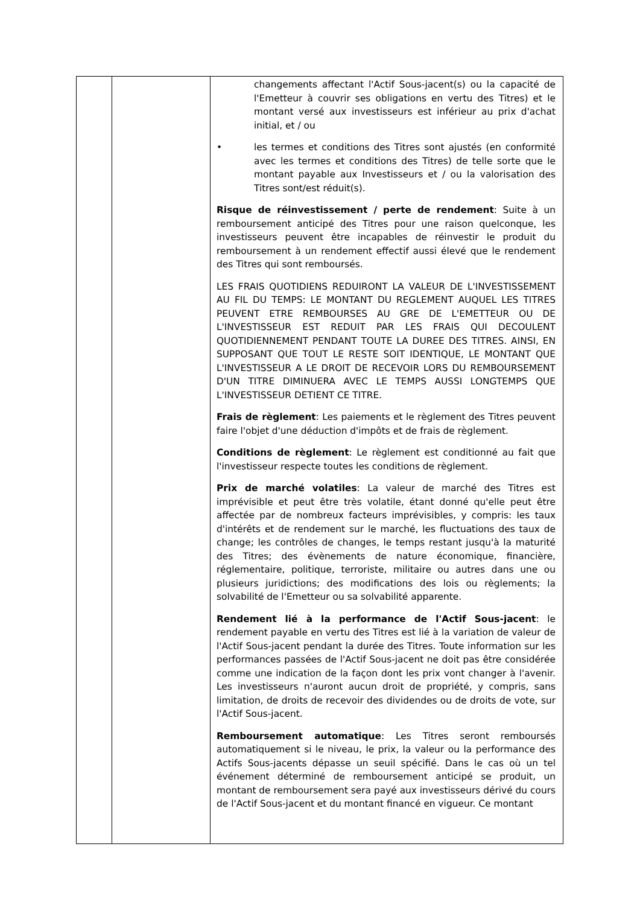| | | changements affectant l'Actif Sous-jacent(s) ou la capacité de l'Emetteur à couvrir ses obligations en vertu des Titres) et le montant versé aux investisseurs est inférieur au prix d'achat initial, et / ou • les termes et conditions des Titres sont ajustés (en conformité avec les termes et conditions des Titres) de telle sorte que le montant payable aux Investisseurs et / ou la valorisation des Titres sont/est réduit(s). Risque de réinvestissement / perte de rendement : Suite à un remboursement anticipé des Titres pour une raison quelconque, les investisseurs peuvent être incapables de réinvestir le produit du remboursement à un rendement effectif aussi élevé que le rendement des Titres qui sont remboursés. LES FRAIS QUOTIDIENS REDUIRONT LA VALEUR DE L'INVESTISSEMENT AU FIL DU TEMPS: LE MONTANT DU REGLEMENT AUQUEL LES TITRES PEUVENT ETRE REMBOURSES AU GRE DE L'EMETTEUR OU DE L'INVESTISSEUR EST REDUIT PAR LES FRAIS QUI DECOULENT QUOTIDIENNEMENT PENDANT TOUTE LA DUREE DES TITRES. AINSI, EN SUPPOSANT QUE TOUT LE RESTE SOIT IDENTIQUE, LE MONTANT QUE L'INVESTISSEUR A LE DROIT DE RECEVOIR LORS DU REMBOURSEMENT D'UN TITRE DIMINUERA AVEC LE TEMPS AUSSI LONGTEMPS QUE L'INVESTISSEUR DETIENT CE TITRE. Frais de règlement : Les paiements et le règlement des Titres peuvent faire l'objet d'une déduction d'impôts et de frais de règlement. Conditions de règlement : Le règlement est conditionné au fait que l'investisseur respecte toutes les conditions de règlement. Prix de marché volatiles : La valeur de marché des Titres est imprévisible et peut être très volatile, étant donné qu'elle peut être affectée par de nombreux facteurs imprévisibles, y compris: les taux d'intérêts et de rendement sur le marché, les fluctuations des taux de change; les contrôles de changes, le temps restant jusqu'à la maturité des Titres; des évènements de nature économique, financière, réglementaire, politique, terroriste, militaire ou autres dans une ou plusieurs juridictions; des modifications des lois ou règlements; la solvabilité de l'Emetteur ou sa solvabilité apparente. Rendement lié à la performance de l'Actif Sous-jacent : le rendement payable en vertu des Titres est lié à la variation de valeur de l'Actif Sous-jacent pendant la durée des Titres. Toute information sur les performances passées de l'Actif Sous-jacent ne doit pas être considérée comme une indication de la façon dont les prix vont changer à l'avenir. Les investisseurs n'auront aucun droit de propriété, y compris, sans limitation, de droits de recevoir des dividendes ou de droits de vote, sur l'Actif Sous-jacent. Remboursement automatique : Les Titres seront remboursés automatiquement si le niveau, le prix, la valeur ou la performance des Actifs Sous-jacents dépasse un seuil spécifié. Dans le cas où un tel événement déterminé de remboursement anticipé se produit, un montant de remboursement sera payé aux investisseurs dérivé du cours de l'Actif Sous-jacent et du montant financé en vigueur. Ce montant |